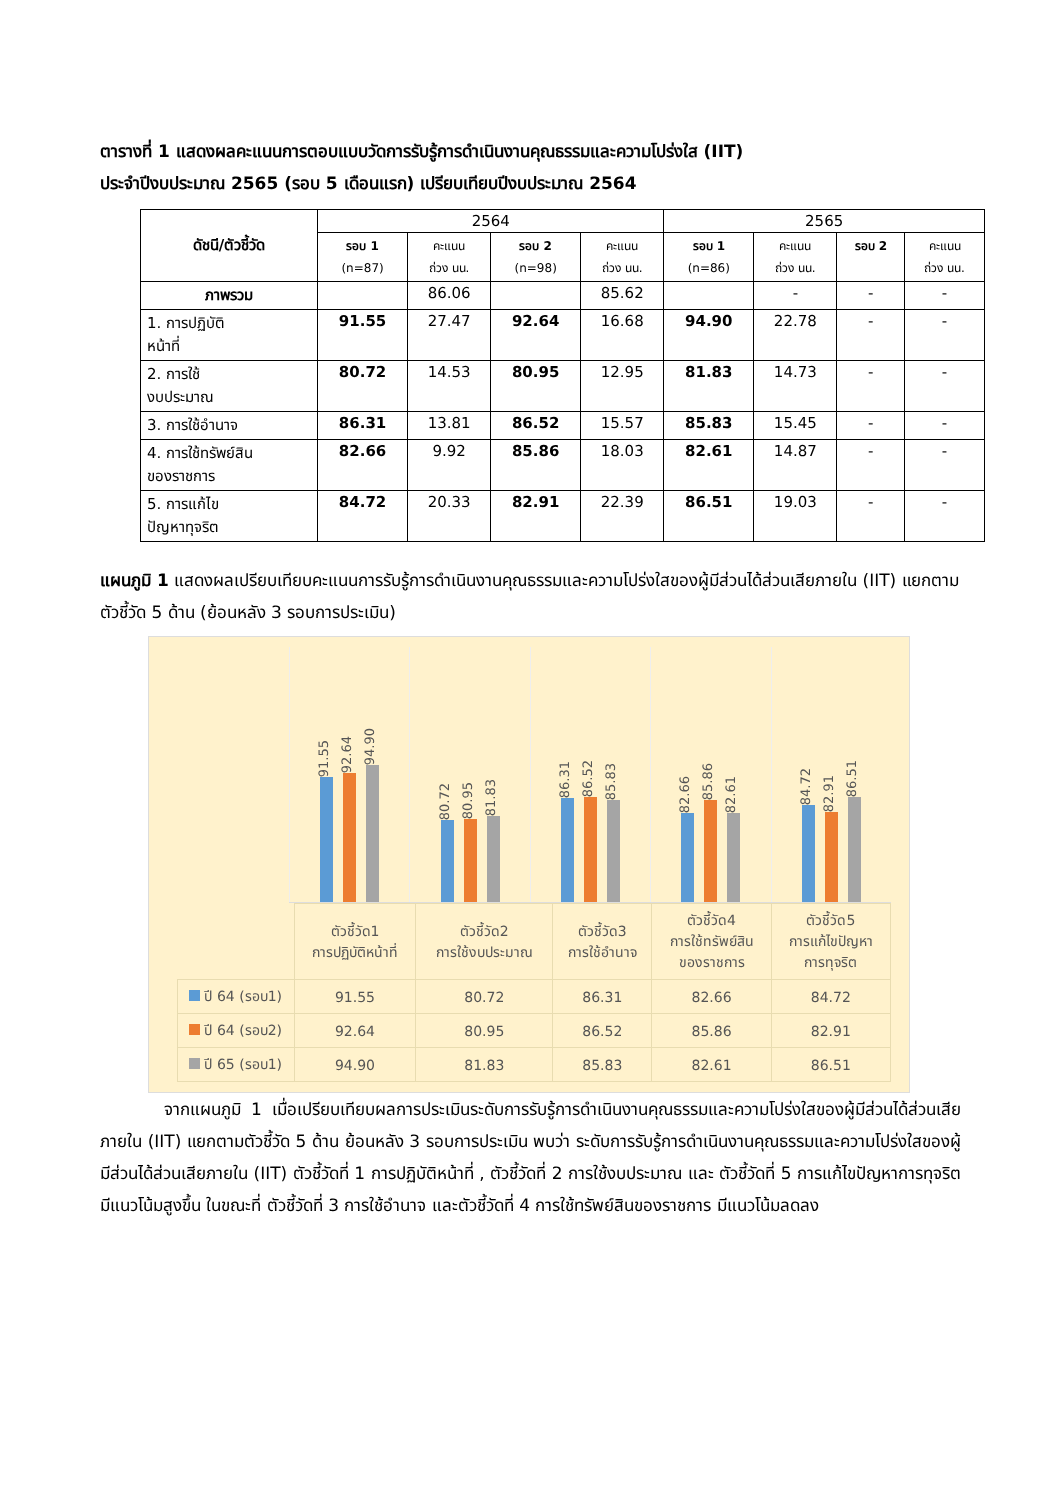ตารางที่ 1 แสดงผลคะแนนการตอบแบบวัดการรับรู้การดำเนินงานคุณธรรมและความโปร่งใส (IIT)
ประจำปีงบประมาณ 2565 (รอบ 5 เดือนแรก) เปรียบเทียบปีงบประมาณ 2564
| ดัชนี/ตัวชี้วัด | 2564 | | | | 2565 | | | |
| --- | --- | --- | --- | --- | --- | --- | --- | --- |
| | รอบ 1 (n=87) | คะแนน ถ่วง นน. | รอบ 2 (n=98) | คะแนน ถ่วง นน. | รอบ 1 (n=86) | คะแนน ถ่วง นน. | รอบ 2 | คะแนน ถ่วง นน. |
| ภาพรวม | | 86.06 | | 85.62 | | - | - | - |
| 1. การปฏิบัติ หน้าที่ | 91.55 | 27.47 | 92.64 | 16.68 | 94.90 | 22.78 | - | - |
| 2. การใช้ งบประมาณ | 80.72 | 14.53 | 80.95 | 12.95 | 81.83 | 14.73 | - | - |
| 3. การใช้อำนาจ | 86.31 | 13.81 | 86.52 | 15.57 | 85.83 | 15.45 | - | - |
| 4. การใช้ทรัพย์สิน ของราชการ | 82.66 | 9.92 | 85.86 | 18.03 | 82.61 | 14.87 | - | - |
| 5. การแก้ไข ปัญหาทุจริต | 84.72 | 20.33 | 82.91 | 22.39 | 86.51 | 19.03 | - | - |
แผนภูมิ 1 แสดงผลเปรียบเทียบคะแนนการรับรู้การดำเนินงานคุณธรรมและความโปร่งใสของผู้มีส่วนได้ส่วนเสียภายใน (IIT) แยกตามตัวชี้วัด 5 ด้าน (ย้อนหลัง 3 รอบการประเมิน)
91.55
92.64
94.90
80.72
80.95
81.83
86.31
86.52
85.83
82.66
85.86
82.61
84.72
82.91
86.51
| | ตัวชี้วัด1 การปฏิบัติหน้าที่ | ตัวชี้วัด2 การใช้งบประมาณ | ตัวชี้วัด3 การใช้อำนาจ | ตัวชี้วัด4 การใช้ทรัพย์สิน ของราชการ | ตัวชี้วัด5 การแก้ไขปัญหา การทุจริต |
| ปี 64 (รอบ1) | 91.55 | 80.72 | 86.31 | 82.66 | 84.72 |
| ปี 64 (รอบ2) | 92.64 | 80.95 | 86.52 | 85.86 | 82.91 |
| ปี 65 (รอบ1) | 94.90 | 81.83 | 85.83 | 82.61 | 86.51 |
จากแผนภูมิ 1 เมื่อเปรียบเทียบผลการประเมินระดับการรับรู้การดำเนินงานคุณธรรมและความโปร่งใสของผู้มีส่วนได้ส่วนเสียภายใน (IIT) แยกตามตัวชี้วัด 5 ด้าน ย้อนหลัง 3 รอบการประเมิน พบว่า ระดับการรับรู้การดำเนินงานคุณธรรมและความโปร่งใสของผู้มีส่วนได้ส่วนเสียภายใน (IIT) ตัวชี้วัดที่ 1 การปฏิบัติหน้าที่ , ตัวชี้วัดที่ 2 การใช้งบประมาณ และ ตัวชี้วัดที่ 5 การแก้ไขปัญหาการทุจริต มีแนวโน้มสูงขึ้น ในขณะที่ ตัวชี้วัดที่ 3 การใช้อำนาจ และตัวชี้วัดที่ 4 การใช้ทรัพย์สินของราชการ มีแนวโน้มลดลง